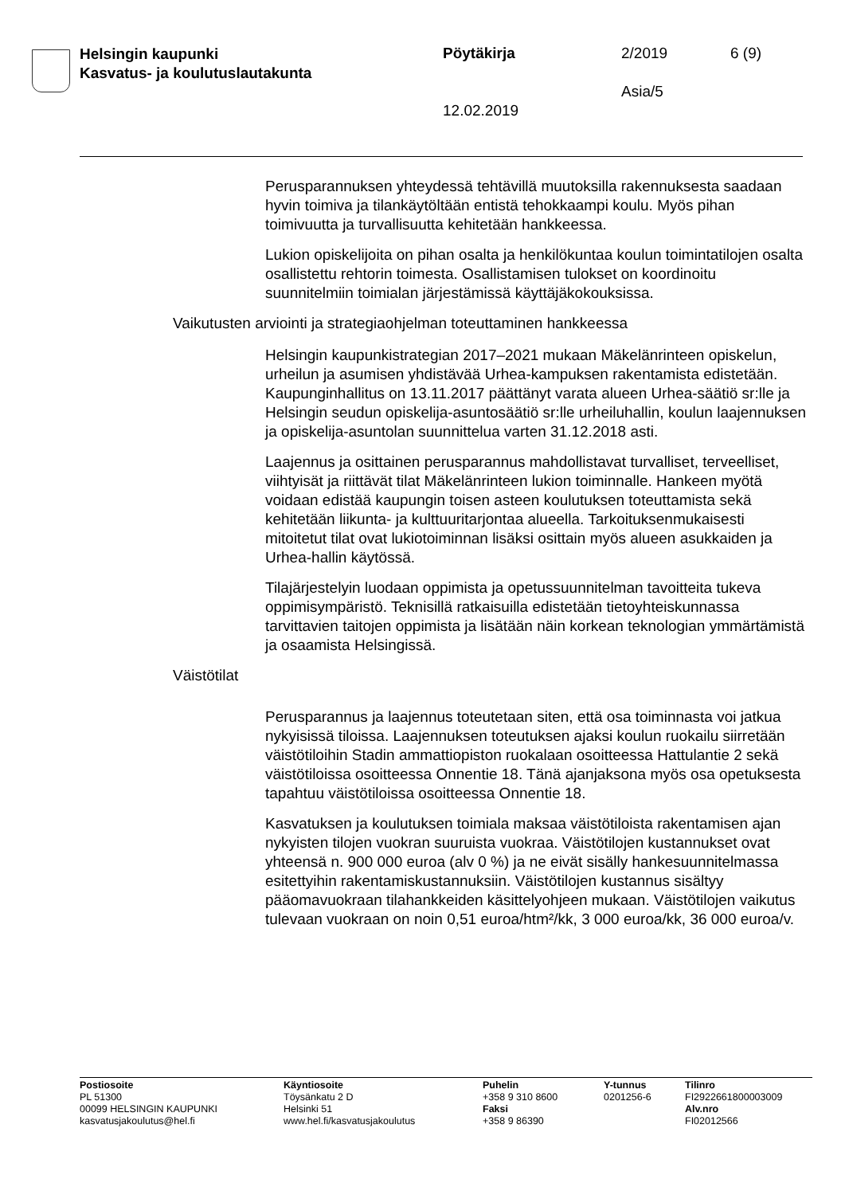Helsingin kaupunki
Kasvatus- ja koulutuslautakunta
Pöytäkirja 2/2019 6 (9)
Asia/5
12.02.2019
Perusparannuksen yhteydessä tehtävillä muutoksilla rakennuksesta saadaan hyvin toimiva ja tilankäytöltään entistä tehokkaampi koulu. Myös pihan toimivuutta ja turvallisuutta kehitetään hankkeessa.
Lukion opiskelijoita on pihan osalta ja henkilökuntaa koulun toimintatilojen osalta osallistettu rehtorin toimesta. Osallistamisen tulokset on koordinoitu suunnitelmiin toimialan järjestämissä käyttäjäkokouksissa.
Vaikutusten arviointi ja strategiaohjelman toteuttaminen hankkeessa
Helsingin kaupunkistrategian 2017–2021 mukaan Mäkelänrinteen opiskelun, urheilun ja asumisen yhdistävää Urhea-kampuksen rakentamista edistetään. Kaupunginhallitus on 13.11.2017 päättänyt varata alueen Urhea-säätiö sr:lle ja Helsingin seudun opiskelija-asuntosäätiö sr:lle urheiluhallin, koulun laajennuksen ja opiskelija-asuntolan suunnittelua varten 31.12.2018 asti.
Laajennus ja osittainen perusparannus mahdollistavat turvalliset, terveelliset, viihtyisät ja riittävät tilat Mäkelänrinteen lukion toiminnalle. Hankeen myötä voidaan edistää kaupungin toisen asteen koulutuksen toteuttamista sekä kehitetään liikunta- ja kulttuuritarjontaa alueella. Tarkoituksenmukaisesti mitoitetut tilat ovat lukiotoiminnan lisäksi osittain myös alueen asukkaiden ja Urhea-hallin käytössä.
Tilajärjestelyin luodaan oppimista ja opetussuunnitelman tavoitteita tukeva oppimisympäristö. Teknisillä ratkaisuilla edistetään tietoyhteiskunnassa tarvittavien taitojen oppimista ja lisätään näin korkean teknologian ymmärtämistä ja osaamista Helsingissä.
Väistötilat
Perusparannus ja laajennus toteutetaan siten, että osa toiminnasta voi jatkua nykyisissä tiloissa. Laajennuksen toteutuksen ajaksi koulun ruokailu siirretään väistötiloihin Stadin ammattiopiston ruokalaan osoitteessa Hattulantie 2 sekä väistötiloissa osoitteessa Onnentie 18. Tänä ajanjaksona myös osa opetuksesta tapahtuu väistötiloissa osoitteessa Onnentie 18.
Kasvatuksen ja koulutuksen toimiala maksaa väistötiloista rakentamisen ajan nykyisten tilojen vuokran suuruista vuokraa. Väistötilojen kustannukset ovat yhteensä n. 900 000 euroa (alv 0 %) ja ne eivät sisälly hankesuunnitelmassa esitettyihin rakentamiskustannuksiin. Väistötilojen kustannus sisältyy pääomavuokraan tilahankkeiden käsittelyohjeen mukaan. Väistötilojen vaikutus tulevaan vuokraan on noin 0,51 euroa/htm²/kk, 3 000 euroa/kk, 36 000 euroa/v.
Postiosoite
PL 51300
00099 HELSINGIN KAUPUNKI
kasvatusjakoulutus@hel.fi
Käyntiosoite
Töysänkatu 2 D
Helsinki 51
www.hel.fi/kasvatusjakoulutus
Puhelin
+358 9 310 8600
Faksi
+358 9 86390
Y-tunnus
0201256-6
Tilinro
FI2922661800003009
Alv.nro
FI02012566